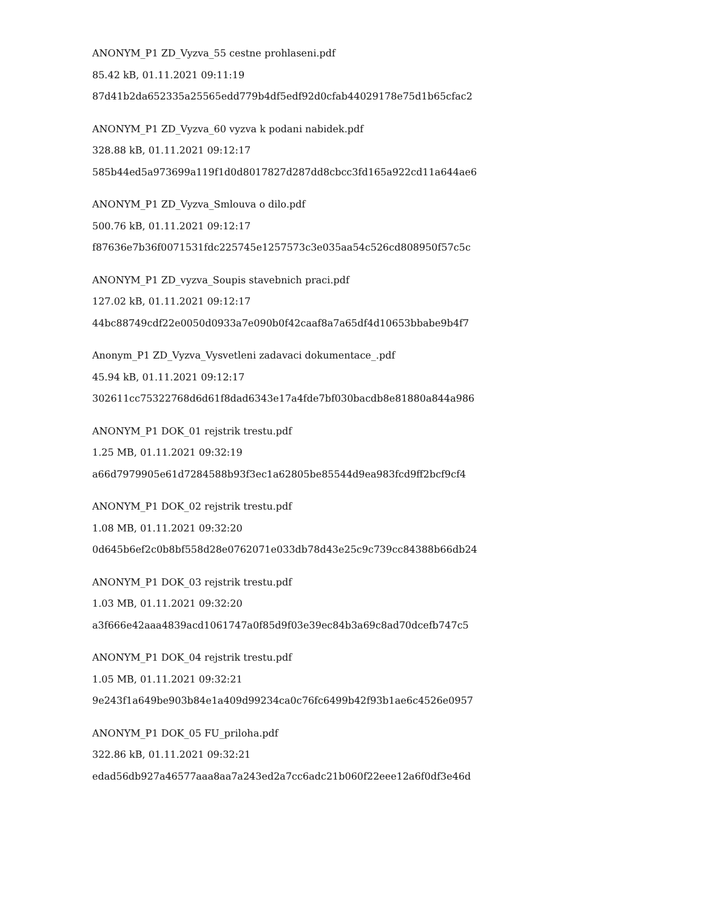ANONYM_P1 ZD_Vyzva_55 cestne prohlaseni.pdf
85.42 kB, 01.11.2021 09:11:19
87d41b2da652335a25565edd779b4df5edf92d0cfab44029178e75d1b65cfac2
ANONYM_P1 ZD_Vyzva_60 vyzva k podani nabidek.pdf
328.88 kB, 01.11.2021 09:12:17
585b44ed5a973699a119f1d0d8017827d287dd8cbcc3fd165a922cd11a644ae6
ANONYM_P1 ZD_Vyzva_Smlouva o dilo.pdf
500.76 kB, 01.11.2021 09:12:17
f87636e7b36f0071531fdc225745e1257573c3e035aa54c526cd808950f57c5c
ANONYM_P1 ZD_vyzva_Soupis stavebnich praci.pdf
127.02 kB, 01.11.2021 09:12:17
44bc88749cdf22e0050d0933a7e090b0f42caaf8a7a65df4d10653bbabe9b4f7
Anonym_P1 ZD_Vyzva_Vysvetleni zadavaci dokumentace_.pdf
45.94 kB, 01.11.2021 09:12:17
302611cc75322768d6d61f8dad6343e17a4fde7bf030bacdb8e81880a844a986
ANONYM_P1 DOK_01 rejstrik trestu.pdf
1.25 MB, 01.11.2021 09:32:19
a66d7979905e61d7284588b93f3ec1a62805be85544d9ea983fcd9ff2bcf9cf4
ANONYM_P1 DOK_02 rejstrik trestu.pdf
1.08 MB, 01.11.2021 09:32:20
0d645b6ef2c0b8bf558d28e0762071e033db78d43e25c9c739cc84388b66db24
ANONYM_P1 DOK_03 rejstrik trestu.pdf
1.03 MB, 01.11.2021 09:32:20
a3f666e42aaa4839acd1061747a0f85d9f03e39ec84b3a69c8ad70dcefb747c5
ANONYM_P1 DOK_04 rejstrik trestu.pdf
1.05 MB, 01.11.2021 09:32:21
9e243f1a649be903b84e1a409d99234ca0c76fc6499b42f93b1ae6c4526e0957
ANONYM_P1 DOK_05 FU_priloha.pdf
322.86 kB, 01.11.2021 09:32:21
edad56db927a46577aaa8aa7a243ed2a7cc6adc21b060f22eee12a6f0df3e46d